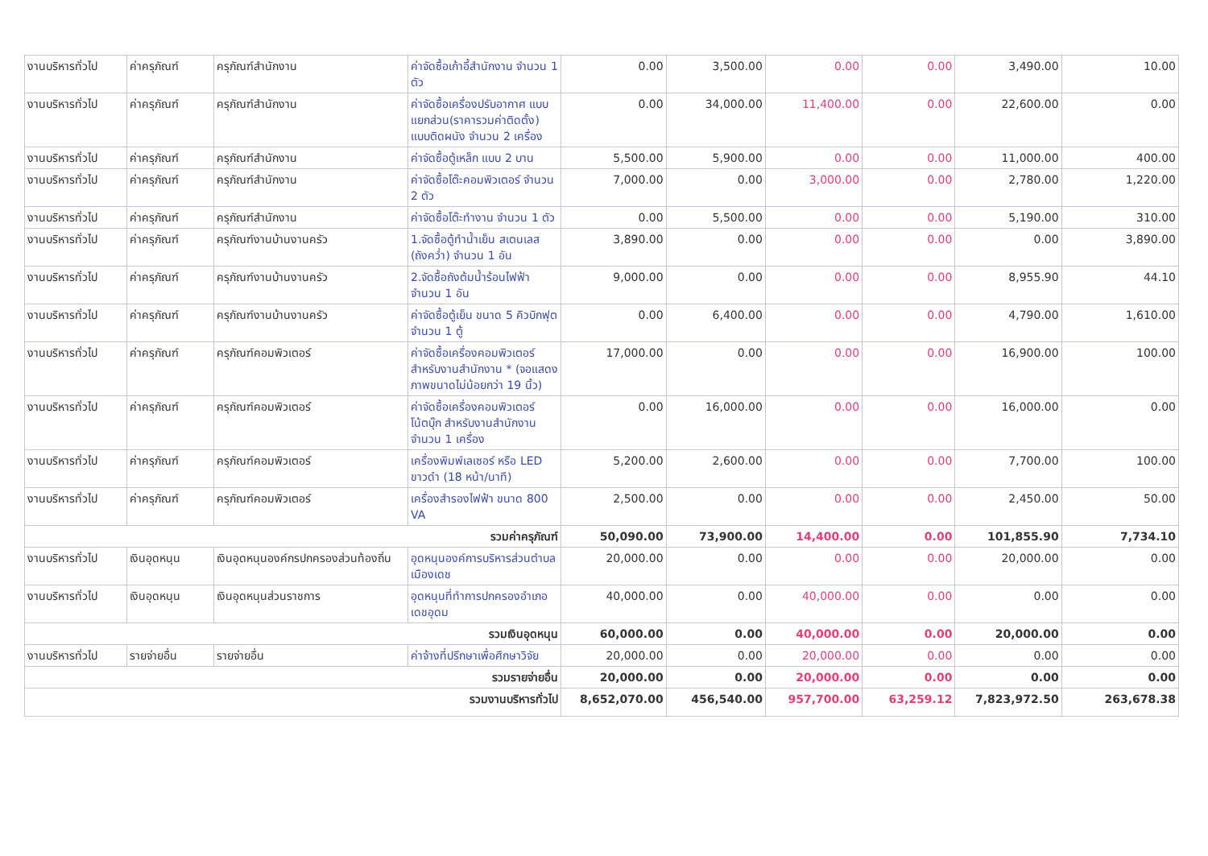| งานบริหารทั่วไป | ค่าครุภัณฑ์ | ครุภัณฑ์สำนักงาน | ค่าจัดซื้อเก้าอี้สำนักงาน จำนวน 1 ตัว | 0.00 | 3,500.00 | 0.00 | 0.00 | 3,490.00 | 10.00 |
| งานบริหารทั่วไป | ค่าครุภัณฑ์ | ครุภัณฑ์สำนักงาน | ค่าจัดซื้อเครื่องปรับอากาศ แบบแยกส่วน(ราคารวมค่าติดตั้ง) แบบติดผนัง จำนวน 2 เครื่อง | 0.00 | 34,000.00 | 11,400.00 | 0.00 | 22,600.00 | 0.00 |
| งานบริหารทั่วไป | ค่าครุภัณฑ์ | ครุภัณฑ์สำนักงาน | ค่าจัดซื้อตู้เหล็ก แบบ 2 บาน | 5,500.00 | 5,900.00 | 0.00 | 0.00 | 11,000.00 | 400.00 |
| งานบริหารทั่วไป | ค่าครุภัณฑ์ | ครุภัณฑ์สำนักงาน | ค่าจัดซื้อโต๊ะคอมพิวเตอร์ จำนวน 2 ตัว | 7,000.00 | 0.00 | 3,000.00 | 0.00 | 2,780.00 | 1,220.00 |
| งานบริหารทั่วไป | ค่าครุภัณฑ์ | ครุภัณฑ์สำนักงาน | ค่าจัดซื้อโต๊ะทำงาน จำนวน 1 ตัว | 0.00 | 5,500.00 | 0.00 | 0.00 | 5,190.00 | 310.00 |
| งานบริหารทั่วไป | ค่าครุภัณฑ์ | ครุภัณฑ์งานบ้านงานครัว | 1.จัดซื้อตู้ทำน้ำเย็น สเตนเลส (ถังคว่ำ) จำนวน 1 อัน | 3,890.00 | 0.00 | 0.00 | 0.00 | 0.00 | 3,890.00 |
| งานบริหารทั่วไป | ค่าครุภัณฑ์ | ครุภัณฑ์งานบ้านงานครัว | 2.จัดซื้อถังต้มน้ำร้อนไฟฟ้า จำนวน 1 อัน | 9,000.00 | 0.00 | 0.00 | 0.00 | 8,955.90 | 44.10 |
| งานบริหารทั่วไป | ค่าครุภัณฑ์ | ครุภัณฑ์งานบ้านงานครัว | ค่าจัดซื้อตู้เย็น ขนาด 5 คิวบิกฟุต จำนวน 1 ตู้ | 0.00 | 6,400.00 | 0.00 | 0.00 | 4,790.00 | 1,610.00 |
| งานบริหารทั่วไป | ค่าครุภัณฑ์ | ครุภัณฑ์คอมพิวเตอร์ | ค่าจัดซื้อเครื่องคอมพิวเตอร์ สำหรับงานสำนักงาน * (จอแสดงภาพขนาดไม่น้อยกว่า 19 นิ้ว) | 17,000.00 | 0.00 | 0.00 | 0.00 | 16,900.00 | 100.00 |
| งานบริหารทั่วไป | ค่าครุภัณฑ์ | ครุภัณฑ์คอมพิวเตอร์ | ค่าจัดซื้อเครื่องคอมพิวเตอร์โน้ตบุ๊ก สำหรับงานสำนักงาน จำนวน 1 เครื่อง | 0.00 | 16,000.00 | 0.00 | 0.00 | 16,000.00 | 0.00 |
| งานบริหารทั่วไป | ค่าครุภัณฑ์ | ครุภัณฑ์คอมพิวเตอร์ | เครื่องพิมพ์เลเซอร์ หรือ LED ขาวดำ (18 หน้า/นาที) | 5,200.00 | 2,600.00 | 0.00 | 0.00 | 7,700.00 | 100.00 |
| งานบริหารทั่วไป | ค่าครุภัณฑ์ | ครุภัณฑ์คอมพิวเตอร์ | เครื่องสำรองไฟฟ้า ขนาด 800 VA | 2,500.00 | 0.00 | 0.00 | 0.00 | 2,450.00 | 50.00 |
| รวมค่าครุภัณฑ์ | | | | 50,090.00 | 73,900.00 | 14,400.00 | 0.00 | 101,855.90 | 7,734.10 |
| งานบริหารทั่วไป | เงินอุดหนุน | เงินอุดหนุนองค์กรปกครองส่วนท้องถิ่น | อุดหนุนองค์การบริหารส่วนตำบลเมืองเดช | 20,000.00 | 0.00 | 0.00 | 0.00 | 20,000.00 | 0.00 |
| งานบริหารทั่วไป | เงินอุดหนุน | เงินอุดหนุนส่วนราชการ | อุดหนุนที่ทำการปกครองอำเภอเดชอุดม | 40,000.00 | 0.00 | 40,000.00 | 0.00 | 0.00 | 0.00 |
| รวมเงินอุดหนุน | | | | 60,000.00 | 0.00 | 40,000.00 | 0.00 | 20,000.00 | 0.00 |
| งานบริหารทั่วไป | รายจ่ายอื่น | รายจ่ายอื่น | ค่าจ้างที่ปรึกษาเพื่อศึกษาวิจัย | 20,000.00 | 0.00 | 20,000.00 | 0.00 | 0.00 | 0.00 |
| รวมรายจ่ายอื่น | | | | 20,000.00 | 0.00 | 20,000.00 | 0.00 | 0.00 | 0.00 |
| รวมงานบริหารทั่วไป | | | | 8,652,070.00 | 456,540.00 | 957,700.00 | 63,259.12 | 7,823,972.50 | 263,678.38 |